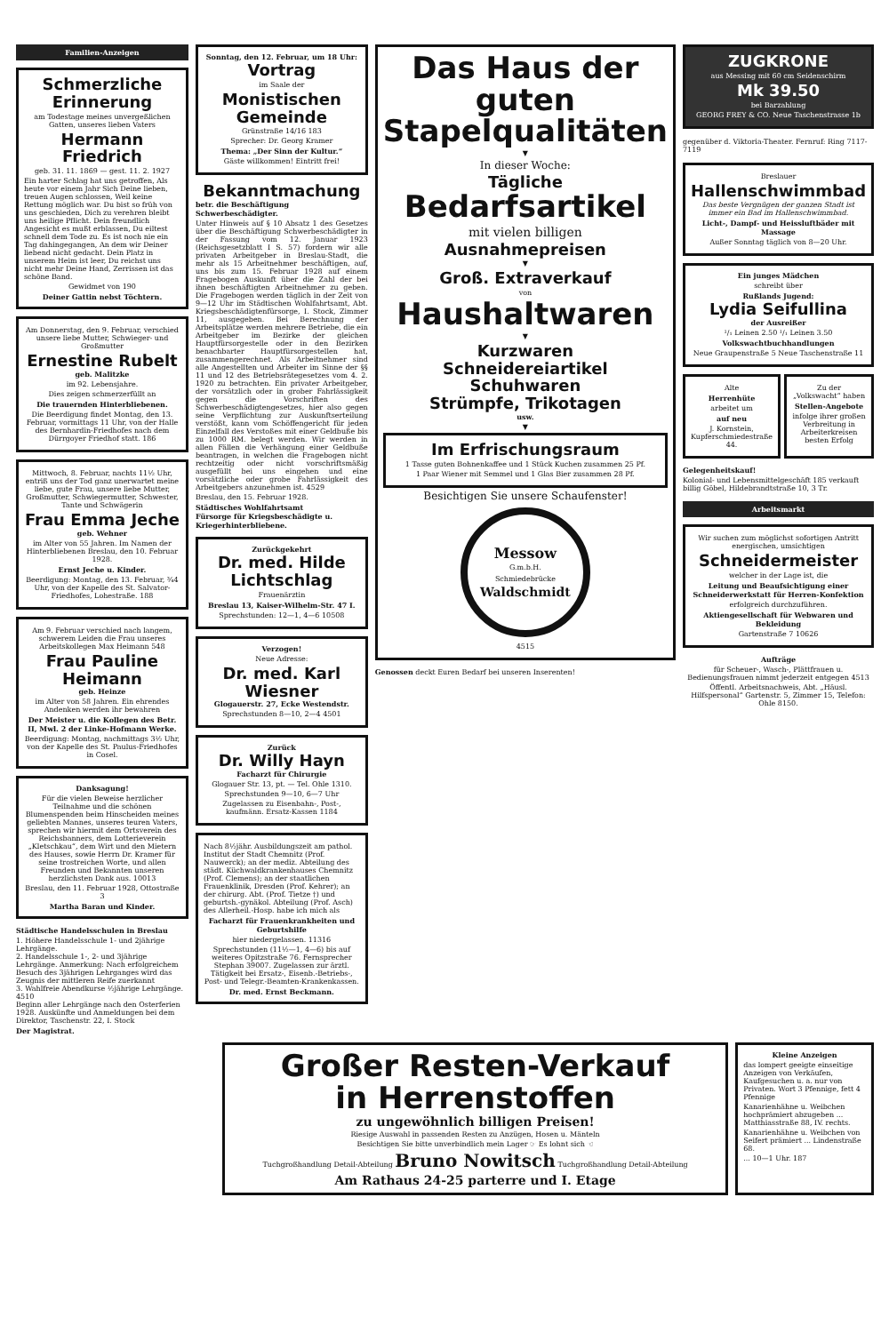Familien-Anzeigen
Schmerzliche Erinnerung
am Todestage meines unvergeßlichen Gatten, unseres lieben Vaters
Hermann Friedrich
geb. 31. 11. 1869 — gest. 11. 2. 1927
Ein harter Schlag hat uns getroffen, Als heute vor einem Jahr Sich Deine lieben, treuen Augen schlossen, Weil keine Rettung möglich war. Du bist so früh von uns geschieden, Dich zu verehren bleibt uns heilige Pflicht. Dein freundlich Angesicht es mußt erblassen, Du eiltest schnell dem Tode zu. Es ist noch nie ein Tag dahingegangen, An dem wir Deiner liebend nicht gedacht. Dein Platz in unserem Heim ist leer, Du reichst uns nicht mehr Deine Hand, Zerrissen ist das schöne Band.
Gewidmet von 190
Deiner Gattin nebst Töchtern.
Am Donnerstag, den 9. Februar, verschied unsere liebe Mutter, Schwieger- und Großmutter
Ernestine Rubelt
geb. Malitzke
im 92. Lebensjahre.
Dies zeigen schmerzerfüllt an
Die trauernden Hinterbliebenen.
Die Beerdigung findet Montag, den 13. Februar, vormittags 11 Uhr, von der Halle des Bernhardin-Friedhofes nach dem Dürrgoyer Friedhof statt. 186
Mittwoch, 8. Februar, nachts 11½ Uhr, entriß uns der Tod ganz unerwartet meine liebe, gute Frau, unsere liebe Mutter, Großmutter, Schwiegermutter, Schwester, Tante und Schwägerin
Frau Emma Jeche
geb. Wehner
im Alter von 55 Jahren. Im Namen der Hinterbliebenen Breslau, den 10. Februar 1928.
Ernst Jeche u. Kinder.
Beerdigung: Montag, den 13. Februar, ¾4 Uhr, von der Kapelle des St. Salvator-Friedhofes, Lohestraße. 188
Am 9. Februar verschied nach langem, schwerem Leiden die Frau unseres Arbeitskollegen Max Heimann 548
Frau Pauline Heimann
geb. Heinze
im Alter von 58 Jahren. Ein ehrendes Andenken werden ihr bewahren
Der Meister u. die Kollegen des Betr. II, Mwl. 2 der Linke-Hofmann Werke.
Beerdigung: Montag, nachmittags 3½ Uhr, von der Kapelle des St. Paulus-Friedhofes in Cosel.
Danksagung!
Für die vielen Beweise herzlicher Teilnahme und die schönen Blumenspenden beim Hinscheiden meines geliebten Mannes, unseres teuren Vaters, sprechen wir hiermit dem Ortsverein des Reichsbanners, dem Lotterieverein „Kletschkau“, dem Wirt und den Mietern des Hauses, sowie Herrn Dr. Kramer für seine trostreichen Worte, und allen Freunden und Bekannten unseren herzlichsten Dank aus. 10013
Breslau, den 11. Februar 1928, Ottostraße 3
Martha Baran und Kinder.
Städtische Handelsschulen in Breslau
1. Höhere Handelsschule 1- und 2jährige Lehrgänge.
2. Handelsschule 1-, 2- und 3jährige Lehrgänge. Anmerkung: Nach erfolgreichem Besuch des 3jährigen Lehrganges wird das Zeugnis der mittleren Reife zuerkannt
3. Wahlfreie Abendkurse ½jährige Lehrgänge. 4510
Beginn aller Lehrgänge nach den Osterferien 1928. Auskünfte und Anmeldungen bei dem Direktor, Taschenstr. 22, I. Stock
Der Magistrat.
Sonntag, den 12. Februar, um 18 Uhr:
Vortrag
im Saale der
Monistischen Gemeinde
Grünstraße 14/16 183
Sprecher: Dr. Georg Kramer
Thema: „Der Sinn der Kultur.“
Gäste willkommen! Eintritt frei!
Bekanntmachung
betr. die Beschäftigung Schwerbeschädigter.
Unter Hinweis auf § 10 Absatz 1 des Gesetzes über die Beschäftigung Schwerbeschädigter in der Fassung vom 12. Januar 1923 (Reichsgesetzblatt I S. 57) fordern wir alle privaten Arbeitgeber in Breslau-Stadt, die mehr als 15 Arbeitnehmer beschäftigen, auf, uns bis zum 15. Februar 1928 auf einem Fragebogen Auskunft über die Zahl der bei ihnen beschäftigten Arbeitnehmer zu geben. Die Fragebogen werden täglich in der Zeit von 9—12 Uhr im Städtischen Wohlfahrtsamt, Abt. Kriegsbeschädigtenfürsorge, I. Stock, Zimmer 11, ausgegeben. Bei Berechnung der Arbeitsplätze werden mehrere Betriebe, die ein Arbeitgeber im Bezirke der gleichen Hauptfürsorgestelle oder in den Bezirken benachbarter Hauptfürsorgestellen hat, zusammengerechnet. Als Arbeitnehmer sind alle Angestellten und Arbeiter im Sinne der §§ 11 und 12 des Betriebsrätegesetzes vom 4. 2. 1920 zu betrachten. Ein privater Arbeitgeber, der vorsätzlich oder in grober Fahrlässigkeit gegen die Vorschriften des Schwerbeschädigtengesetzes, hier also gegen seine Verpflichtung zur Auskunftserteilung verstößt, kann vom Schöffengericht für jeden Einzelfall des Verstoßes mit einer Geldbuße bis zu 1000 RM. belegt werden. Wir werden in allen Fällen die Verhängung einer Geldbuße beantragen, in welchen die Fragebogen nicht rechtzeitig oder nicht vorschriftsmäßig ausgefüllt bei uns eingehen und eine vorsätzliche oder grobe Fahrlässigkeit des Arbeitgebers anzunehmen ist. 4529
Breslau, den 15. Februar 1928.
Städtisches Wohlfahrtsamt
Fürsorge für Kriegsbeschädigte u. Kriegerhinterbliebene.
Zurückgekehrt
Dr. med. Hilde Lichtschlag
Frauenärztin
Breslau 13, Kaiser-Wilhelm-Str. 47 I.
Sprechstunden: 12—1, 4—6 10508
Verzogen!
Neue Adresse:
Dr. med. Karl Wiesner
Glogauerstr. 27, Ecke Westendstr.
Sprechstunden 8—10, 2—4 4501
Zurück
Dr. Willy Hayn
Facharzt für Chirurgie
Glogauer Str. 13, pt. — Tel. Ohle 1310.
Sprechstunden 9—10, 6—7 Uhr
Zugelassen zu Eisenbahn-, Post-, kaufmänn. Ersatz-Kassen 1184
Nach 8½jähr. Ausbildungszeit am pathol. Institut der Stadt Chemnitz (Prof. Nauwerck); an der mediz. Abteilung des städt. Küchwaldkrankenhauses Chemnitz (Prof. Clemens); an der staatlichen Frauenklinik, Dresden (Prof. Kehrer); an der chirurg. Abt. (Prof. Tietze †) und geburtsh.-gynäkol. Abteilung (Prof. Asch) des Allerheil.-Hosp. habe ich mich als
Facharzt für Frauenkrankheiten und Geburtshilfe
hier niedergelassen. 11316
Sprechstunden (11½—1, 4—6) bis auf weiteres Opitzstraße 76. Fernsprecher Stephan 39007. Zugelassen zur ärztl. Tätigkeit bei Ersatz-, Eisenb.-Betriebs-, Post- und Telegr.-Beamten-Krankenkassen.
Dr. med. Ernst Beckmann.
Das Haus der guten Stapelqualitäten
▼
In dieser Woche:
Tägliche
Bedarfsartikel
mit vielen billigen
Ausnahmepreisen
▼
Groß. Extraverkauf
von
Haushaltwaren
▼
Kurzwaren
Schneidereiartikel
Schuhwaren
Strümpfe, Trikotagen
usw.
▼
Im Erfrischungsraum
1 Tasse guten Bohnenkaffee und 1 Stück Kuchen zusammen 25 Pf.
1 Paar Wiener mit Semmel und 1 Glas Bier zusammen 28 Pf.
Besichtigen Sie unsere Schaufenster!
Messow
G.m.b.H.
Schmiedebrücke
Waldschmidt
4515
Genossen deckt Euren Bedarf bei unseren Inserenten!
ZUGKRONE
aus Messing mit 60 cm Seidenschirm
Mk 39.50
bei Barzahlung
GEORG FREY & CO. Neue Taschenstrasse 1b
gegenüber d. Viktoria-Theater. Fernruf: Ring 7117-7119
Breslauer
Hallenschwimmbad
Das beste Vergnügen der ganzen Stadt ist immer ein Bad im Hallenschwimmbad.
Licht-, Dampf- und Heissluftbäder mit Massage
Außer Sonntag täglich von 8—20 Uhr.
Ein junges Mädchen
schreibt über
Rußlands Jugend:
Lydia Seifullina
der Ausreißer
¹/₁ Leinen 2.50 ¹/₁ Leinen 3.50
Volkswachtbuchhandlungen
Neue Graupenstraße 5 Neue Taschenstraße 11
Alte
Herrenhüte
arbeitet um
auf neu
J. Kornstein, Kupferschmiedestraße 44.
Zu der „Volkswacht“ haben
Stellen-Angebote
infolge ihrer großen Verbreitung in Arbeiterkreisen besten Erfolg
Gelegenheitskauf!
Kolonial- und Lebensmittelgeschäft 185 verkauft billig Göbel, Hildebrandtstraße 10, 3 Tr.
Arbeitsmarkt
Wir suchen zum möglichst sofortigen Antritt energischen, umsichtigen
Schneidermeister
welcher in der Lage ist, die
Leitung und Beaufsichtigung einer Schneiderwerkstatt für Herren-Konfektion
erfolgreich durchzuführen.
Aktiengesellschaft für Webwaren und Bekleidung
Gartenstraße 7 10626
Aufträge
für Scheuer-, Wasch-, Plättfrauen u. Bedienungsfrauen nimmt jederzeit entgegen 4513
Öffentl. Arbeitsnachweis, Abt. „Häusl. Hilfspersonal“ Gartenstr. 5, Zimmer 15, Telefon: Ohle 8150.
Großer Resten-Verkauf
in Herrenstoffen
zu ungewöhnlich billigen Preisen!
Riesige Auswahl in passenden Resten zu Anzügen, Hosen u. Mänteln
Besichtigen Sie bitte unverbindlich mein Lager ☞ Es lohnt sich ☜
Tuchgroßhandlung Detail-Abteilung Bruno Nowitsch Tuchgroßhandlung Detail-Abteilung
Am Rathaus 24-25 parterre und I. Etage
Kleine Anzeigen
das lompert geeigte einseitige Anzeigen von Verkäufen, Kaufgesuchen u. a. nur von Privaten. Wort 3 Pfennige, fett 4 Pfennige
Kanarienhähne u. Weibchen hochprämiert abzugeben ... Matthiasstraße 88, IV. rechts.
Kanarienhähne u. Weibchen von Seifert prämiert ... Lindenstraße 68.
... 10—1 Uhr. 187